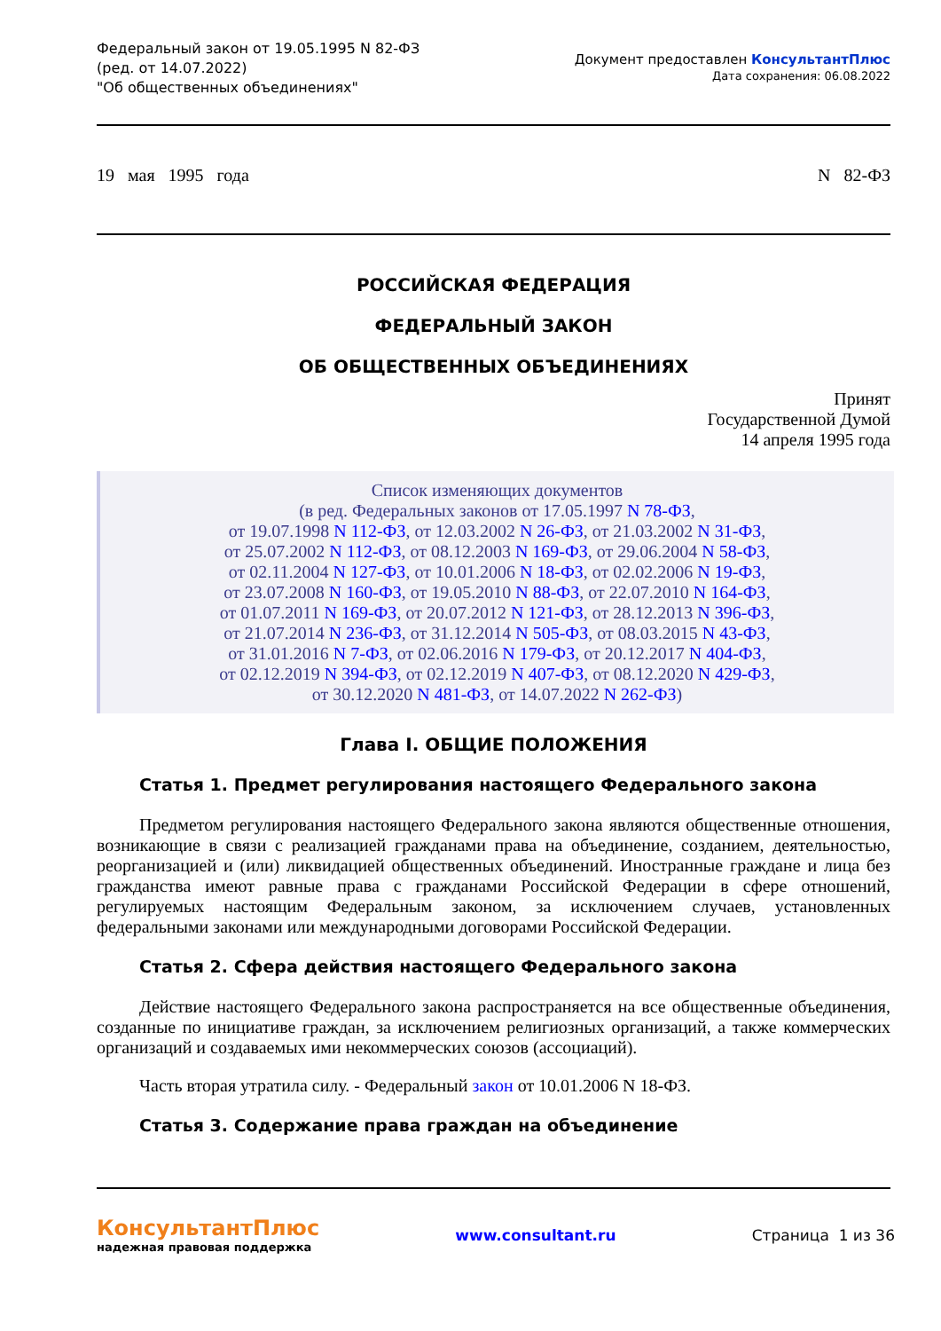Федеральный закон от 19.05.1995 N 82-ФЗ
(ред. от 14.07.2022)
"Об общественных объединениях"
Документ предоставлен КонсультантПлюс
Дата сохранения: 06.08.2022
19 мая 1995 года N 82-ФЗ
РОССИЙСКАЯ ФЕДЕРАЦИЯ
ФЕДЕРАЛЬНЫЙ ЗАКОН
ОБ ОБЩЕСТВЕННЫХ ОБЪЕДИНЕНИЯХ
Принят
Государственной Думой
14 апреля 1995 года
Список изменяющих документов
(в ред. Федеральных законов от 17.05.1997 N 78-ФЗ,
от 19.07.1998 N 112-ФЗ, от 12.03.2002 N 26-ФЗ, от 21.03.2002 N 31-ФЗ,
от 25.07.2002 N 112-ФЗ, от 08.12.2003 N 169-ФЗ, от 29.06.2004 N 58-ФЗ,
от 02.11.2004 N 127-ФЗ, от 10.01.2006 N 18-ФЗ, от 02.02.2006 N 19-ФЗ,
от 23.07.2008 N 160-ФЗ, от 19.05.2010 N 88-ФЗ, от 22.07.2010 N 164-ФЗ,
от 01.07.2011 N 169-ФЗ, от 20.07.2012 N 121-ФЗ, от 28.12.2013 N 396-ФЗ,
от 21.07.2014 N 236-ФЗ, от 31.12.2014 N 505-ФЗ, от 08.03.2015 N 43-ФЗ,
от 31.01.2016 N 7-ФЗ, от 02.06.2016 N 179-ФЗ, от 20.12.2017 N 404-ФЗ,
от 02.12.2019 N 394-ФЗ, от 02.12.2019 N 407-ФЗ, от 08.12.2020 N 429-ФЗ,
от 30.12.2020 N 481-ФЗ, от 14.07.2022 N 262-ФЗ)
Глава I. ОБЩИЕ ПОЛОЖЕНИЯ
Статья 1. Предмет регулирования настоящего Федерального закона
Предметом регулирования настоящего Федерального закона являются общественные отношения, возникающие в связи с реализацией гражданами права на объединение, созданием, деятельностью, реорганизацией и (или) ликвидацией общественных объединений. Иностранные граждане и лица без гражданства имеют равные права с гражданами Российской Федерации в сфере отношений, регулируемых настоящим Федеральным законом, за исключением случаев, установленных федеральными законами или международными договорами Российской Федерации.
Статья 2. Сфера действия настоящего Федерального закона
Действие настоящего Федерального закона распространяется на все общественные объединения, созданные по инициативе граждан, за исключением религиозных организаций, а также коммерческих организаций и создаваемых ими некоммерческих союзов (ассоциаций).
Часть вторая утратила силу. - Федеральный закон от 10.01.2006 N 18-ФЗ.
Статья 3. Содержание права граждан на объединение
КонсультантПлюс
надежная правовая поддержка
www.consultant.ru Страница 1 из 36